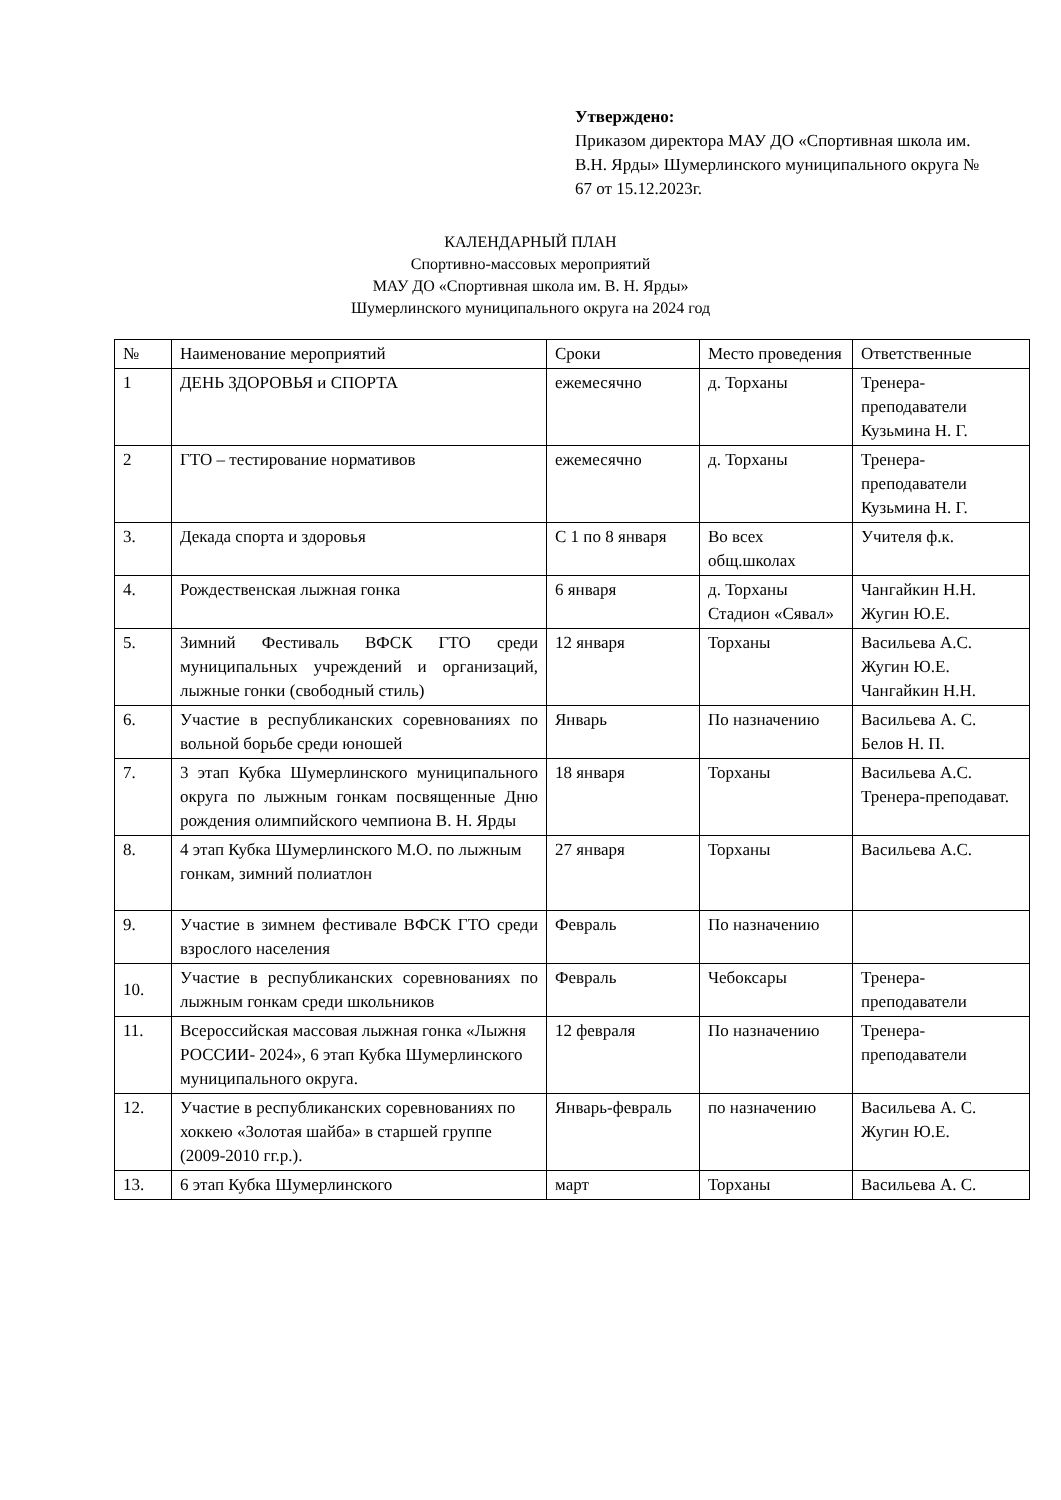Утверждено:
Приказом директора МАУ ДО «Спортивная школа им. В.Н. Ярды» Шумерлинского муниципального округа № 67 от 15.12.2023г.
КАЛЕНДАРНЫЙ ПЛАН
Спортивно-массовых мероприятий
МАУ ДО «Спортивная школа им. В. Н. Ярды»
Шумерлинского муниципального округа на 2024 год
| № | Наименование мероприятий | Сроки | Место проведения | Ответственные |
| 1 | ДЕНЬ ЗДОРОВЬЯ и СПОРТА | ежемесячно | д. Торханы | Тренера-преподаватели Кузьмина Н. Г. |
| 2 | ГТО – тестирование нормативов | ежемесячно | д. Торханы | Тренера-преподаватели Кузьмина Н. Г. |
| 3. | Декада спорта и здоровья | С 1 по 8 января | Во всех общ.школах | Учителя ф.к. |
| 4. | Рождественская лыжная гонка | 6 января | д. Торханы Стадион «Сявал» | Чангайкин Н.Н. Жугин Ю.Е. |
| 5. | Зимний Фестиваль ВФСК ГТО среди муниципальных учреждений и организаций, лыжные гонки (свободный стиль) | 12 января | Торханы | Васильева А.С. Жугин Ю.Е. Чангайкин Н.Н. |
| 6. | Участие в республиканских соревнованиях по вольной борьбе среди юношей | Январь | По назначению | Васильева А. С. Белов Н. П. |
| 7. | 3 этап Кубка Шумерлинского муниципального округа по лыжным гонкам посвященные Дню рождения олимпийского чемпиона В. Н. Ярды | 18 января | Торханы | Васильева А.С. Тренера-преподават. |
| 8. | 4 этап Кубка Шумерлинского М.О. по лыжным гонкам, зимний полиатлон | 27 января | Торханы | Васильева А.С. |
| 9. | Участие в зимнем фестивале ВФСК ГТО среди взрослого населения | Февраль | По назначению | |
| 10. | Участие в республиканских соревнованиях по лыжным гонкам среди школьников | Февраль | Чебоксары | Тренера-преподаватели |
| 11. | Всероссийская массовая лыжная гонка «Лыжня РОССИИ- 2024», 6 этап Кубка Шумерлинского муниципального округа. | 12 февраля | По назначению | Тренера-преподаватели |
| 12. | Участие в республиканских соревнованиях по хоккею «Золотая шайба» в старшей группе (2009-2010 гг.р.). | Январь-февраль | по назначению | Васильева А. С. Жугин Ю.Е. |
| 13. | 6 этап Кубка Шумерлинского | март | Торханы | Васильева А. С. |